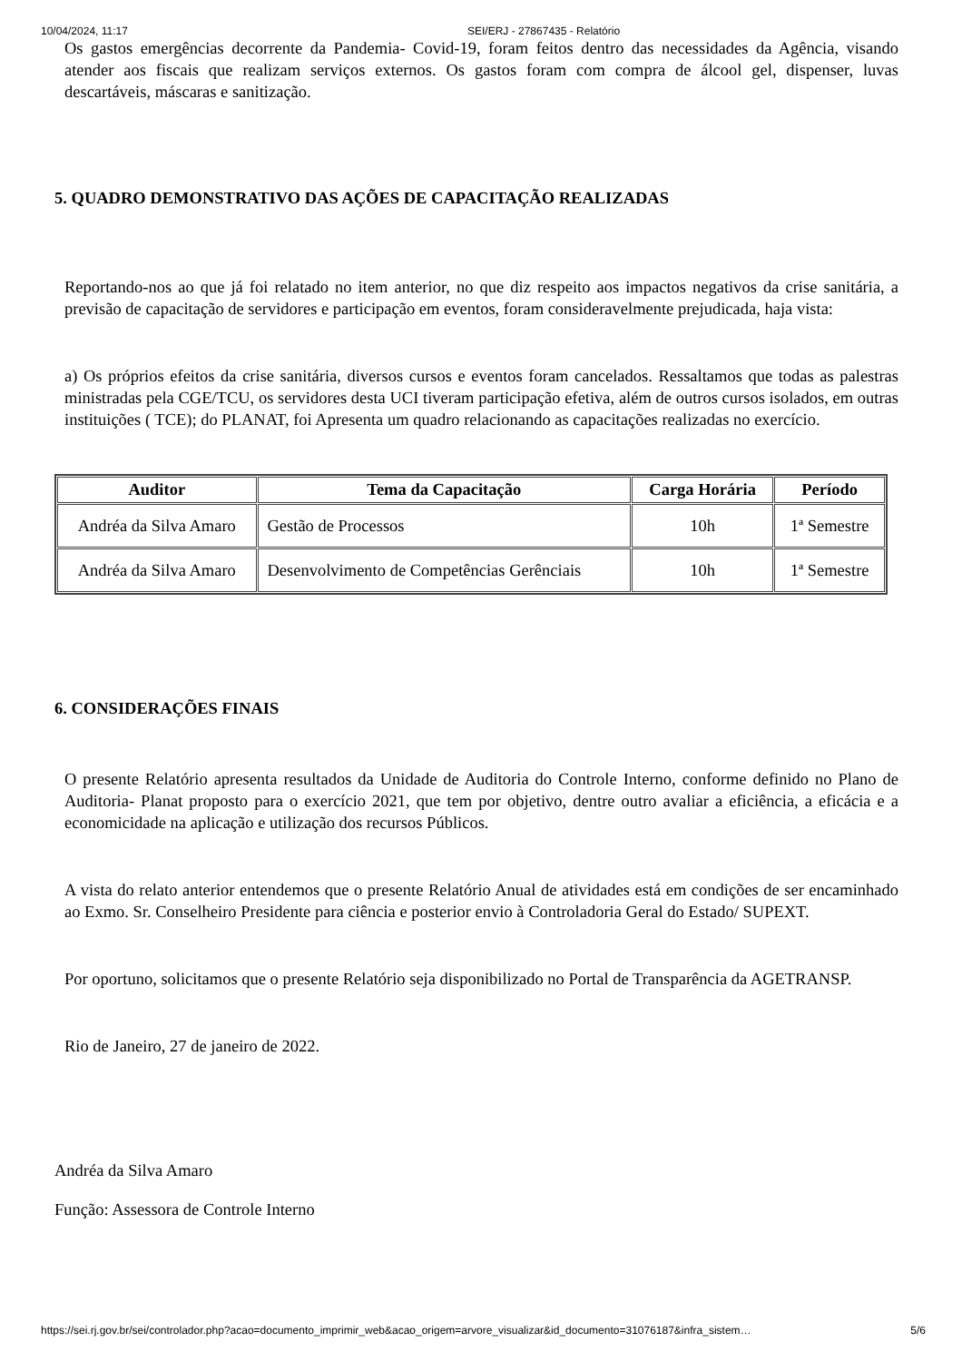10/04/2024, 11:17 SEI/ERJ - 27867435 - Relatório
Os gastos emergências decorrente da Pandemia- Covid-19, foram feitos dentro das necessidades da Agência, visando atender aos fiscais que realizam serviços externos. Os gastos foram com compra de álcool gel, dispenser, luvas descartáveis, máscaras e sanitização.
5. QUADRO DEMONSTRATIVO DAS AÇÕES DE CAPACITAÇÃO REALIZADAS
Reportando-nos ao que já foi relatado no item anterior, no que diz respeito aos impactos negativos da crise sanitária, a previsão de capacitação de servidores e participação em eventos, foram consideravelmente prejudicada, haja vista:
a) Os próprios efeitos da crise sanitária, diversos cursos e eventos foram cancelados. Ressaltamos que todas as palestras ministradas pela CGE/TCU, os servidores desta UCI tiveram participação efetiva, além de outros cursos isolados, em outras instituições ( TCE); do PLANAT, foi Apresenta um quadro relacionando as capacitações realizadas no exercício.
| Auditor | Tema da Capacitação | Carga Horária | Período |
| --- | --- | --- | --- |
| Andréa da Silva Amaro | Gestão de Processos | 10h | 1ª Semestre |
| Andréa da Silva Amaro | Desenvolvimento de Competências Gerênciais | 10h | 1ª Semestre |
6. CONSIDERAÇÕES FINAIS
O presente Relatório apresenta resultados da Unidade de Auditoria do Controle Interno, conforme definido no Plano de Auditoria- Planat proposto para o exercício 2021, que tem por objetivo, dentre outro avaliar a eficiência, a eficácia e a economicidade na aplicação e utilização dos recursos Públicos.
A vista do relato anterior entendemos que o presente Relatório Anual de atividades está em condições de ser encaminhado ao Exmo. Sr. Conselheiro Presidente para ciência e posterior envio à Controladoria Geral do Estado/ SUPEXT.
Por oportuno, solicitamos que o presente Relatório seja disponibilizado no Portal de Transparência da AGETRANSP.
Rio de Janeiro, 27 de janeiro de 2022.
Andréa da Silva Amaro
Função: Assessora de Controle Interno
https://sei.rj.gov.br/sei/controlador.php?acao=documento_imprimir_web&acao_origem=arvore_visualizar&id_documento=31076187&infra_sistem… 5/6